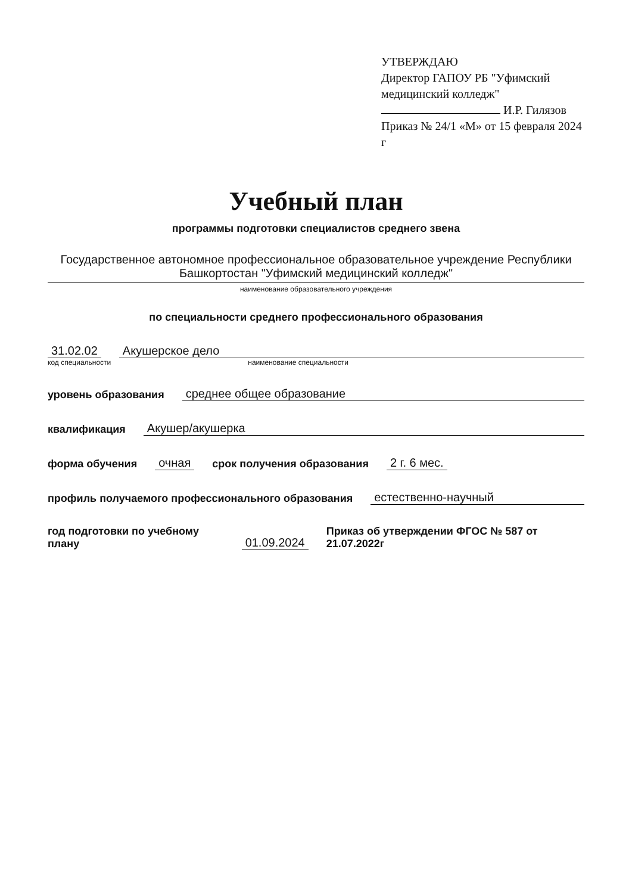УТВЕРЖДАЮ
Директор ГАПОУ РБ "Уфимский медицинский колледж"
И.Р. Гилязов
Приказ № 24/1 «М» от 15 февраля 2024 г
Учебный план
программы подготовки специалистов среднего звена
Государственное автономное профессиональное образовательное учреждение Республики Башкортостан "Уфимский медицинский колледж"
наименование образовательного учреждения
по специальности среднего профессионального образования
31.02.02 Акушерское дело
код специальности наименование специальности
уровень образования среднее общее образование
квалификация Акушер/акушерка
форма обучения очная срок получения образования 2 г. 6 мес.
профиль получаемого профессионального образования естественно-научный
год подготовки по учебному плану 01.09.2024 Приказ об утверждении ФГОС № 587 от 21.07.2022г